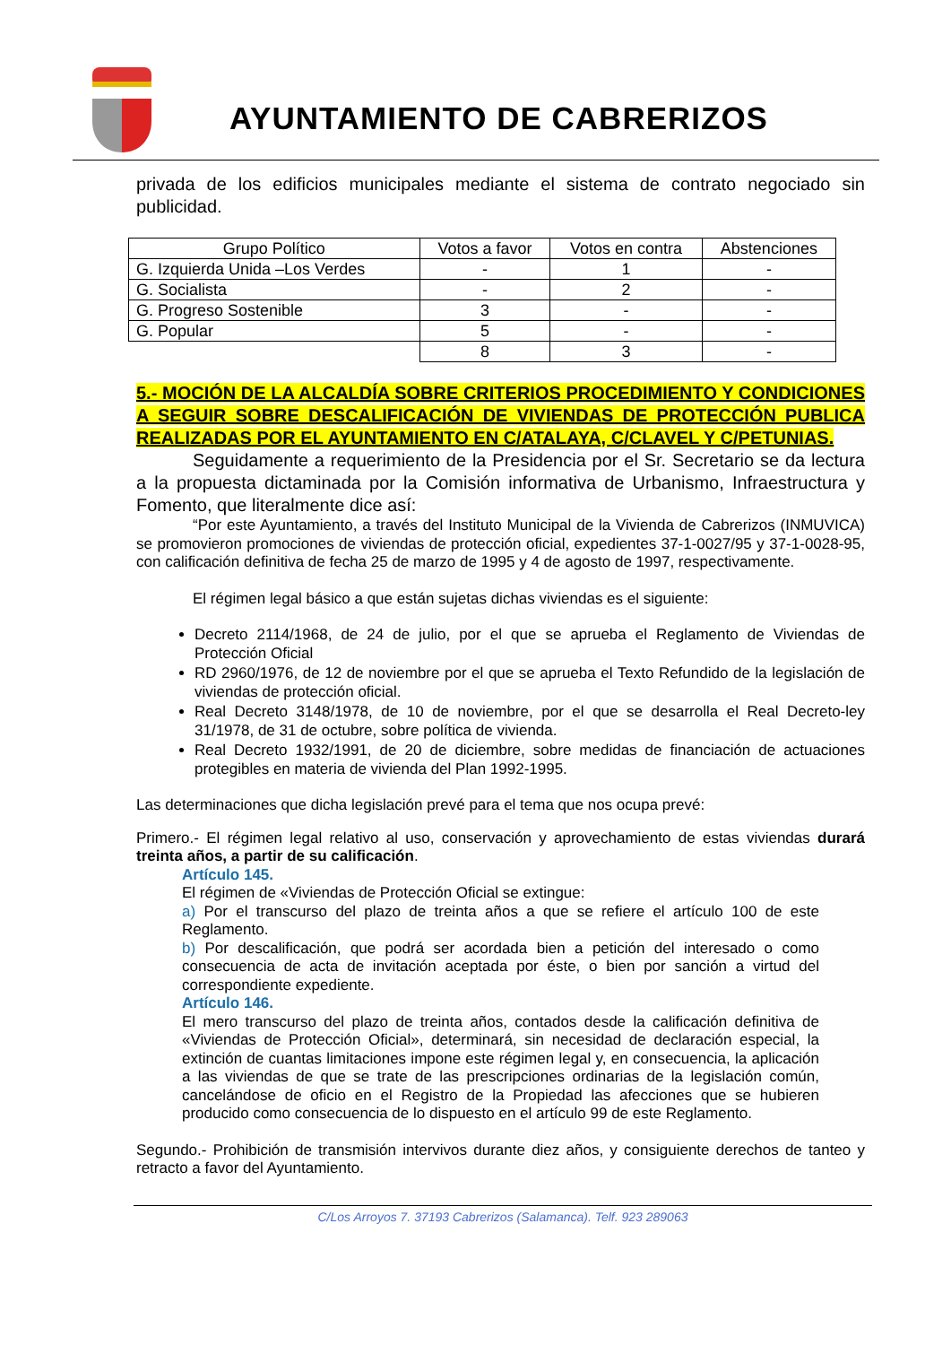AYUNTAMIENTO DE CABRERIZOS
privada de los edificios municipales mediante el sistema de contrato negociado sin publicidad.
| Grupo Político | Votos a favor | Votos en contra | Abstenciones |
| G. Izquierda Unida –Los Verdes | - | 1 | - |
| G. Socialista | - | 2 | - |
| G. Progreso Sostenible | 3 | - | - |
| G. Popular | 5 | - | - |
| | 8 | 3 | - |
5.- MOCIÓN DE LA ALCALDÍA SOBRE CRITERIOS PROCEDIMIENTO Y CONDICIONES A SEGUIR SOBRE DESCALIFICACIÓN DE VIVIENDAS DE PROTECCIÓN PUBLICA REALIZADAS POR EL AYUNTAMIENTO EN C/ATALAYA, C/CLAVEL Y C/PETUNIAS.
Seguidamente a requerimiento de la Presidencia por el Sr. Secretario se da lectura a la propuesta dictaminada por la Comisión informativa de Urbanismo, Infraestructura y Fomento, que literalmente dice así:
“Por este Ayuntamiento, a través del Instituto Municipal de la Vivienda de Cabrerizos (INMUVICA) se promovieron promociones de viviendas de protección oficial, expedientes 37-1-0027/95 y 37-1-0028-95, con calificación definitiva de fecha 25 de marzo de 1995 y 4 de agosto de 1997, respectivamente.
El régimen legal básico a que están sujetas dichas viviendas es el siguiente:
Decreto 2114/1968, de 24 de julio, por el que se aprueba el Reglamento de Viviendas de Protección Oficial
RD 2960/1976, de 12 de noviembre por el que se aprueba el Texto Refundido de la legislación de viviendas de protección oficial.
Real Decreto 3148/1978, de 10 de noviembre, por el que se desarrolla el Real Decreto-ley 31/1978, de 31 de octubre, sobre política de vivienda.
Real Decreto 1932/1991, de 20 de diciembre, sobre medidas de financiación de actuaciones protegibles en materia de vivienda del Plan 1992-1995.
Las determinaciones que dicha legislación prevé para el tema que nos ocupa prevé:
Primero.- El régimen legal relativo al uso, conservación y aprovechamiento de estas viviendas durará treinta años, a partir de su calificación.
Artículo 145.
El régimen de «Viviendas de Protección Oficial se extingue:
a) Por el transcurso del plazo de treinta años a que se refiere el artículo 100 de este Reglamento.
b) Por descalificación, que podrá ser acordada bien a petición del interesado o como consecuencia de acta de invitación aceptada por éste, o bien por sanción a virtud del correspondiente expediente.
Artículo 146.
El mero transcurso del plazo de treinta años, contados desde la calificación definitiva de «Viviendas de Protección Oficial», determinará, sin necesidad de declaración especial, la extinción de cuantas limitaciones impone este régimen legal y, en consecuencia, la aplicación a las viviendas de que se trate de las prescripciones ordinarias de la legislación común, cancelándose de oficio en el Registro de la Propiedad las afecciones que se hubieren producido como consecuencia de lo dispuesto en el artículo 99 de este Reglamento.
Segundo.- Prohibición de transmisión intervivos durante diez años, y consiguiente derechos de tanteo y retracto a favor del Ayuntamiento.
C/Los Arroyos 7. 37193 Cabrerizos (Salamanca). Telf. 923 289063